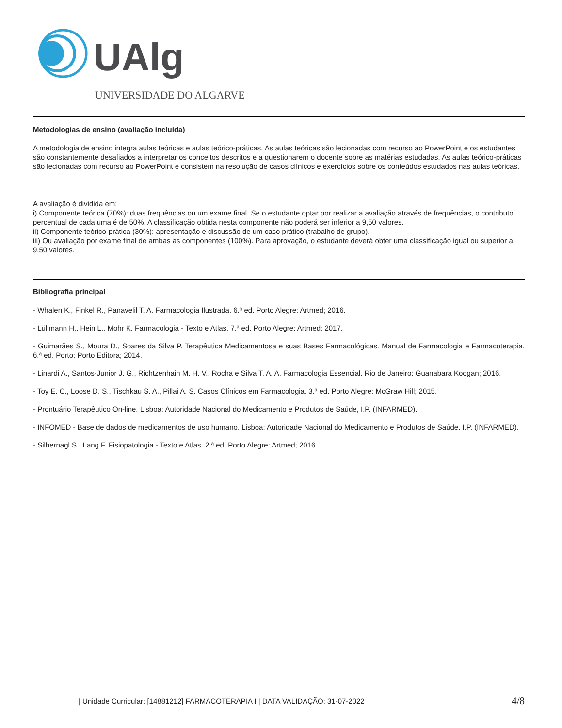UAlg
UNIVERSIDADE DO ALGARVE
Metodologias de ensino (avaliação incluída)
A metodologia de ensino integra aulas teóricas e aulas teórico-práticas. As aulas teóricas são lecionadas com recurso ao PowerPoint e os estudantes são constantemente desafiados a interpretar os conceitos descritos e a questionarem o docente sobre as matérias estudadas. As aulas teórico-práticas são lecionadas com recurso ao PowerPoint e consistem na resolução de casos clínicos e exercícios sobre os conteúdos estudados nas aulas teóricas.
A avaliação é dividida em:
i) Componente teórica (70%): duas frequências ou um exame final. Se o estudante optar por realizar a avaliação através de frequências, o contributo percentual de cada uma é de 50%. A classificação obtida nesta componente não poderá ser inferior a 9,50 valores.
ii) Componente teórico-prática (30%): apresentação e discussão de um caso prático (trabalho de grupo).
iii) Ou avaliação por exame final de ambas as componentes (100%). Para aprovação, o estudante deverá obter uma classificação igual ou superior a 9,50 valores.
Bibliografia principal
- Whalen K., Finkel R., Panavelil T. A. Farmacologia Ilustrada. 6.ª ed. Porto Alegre: Artmed; 2016.
- Lüllmann H., Hein L., Mohr K. Farmacologia - Texto e Atlas. 7.ª ed. Porto Alegre: Artmed; 2017.
- Guimarães S., Moura D., Soares da Silva P. Terapêutica Medicamentosa e suas Bases Farmacológicas. Manual de Farmacologia e Farmacoterapia. 6.ª ed. Porto: Porto Editora; 2014.
- Linardi A., Santos-Junior J. G., Richtzenhain M. H. V., Rocha e Silva T. A. A. Farmacologia Essencial. Rio de Janeiro: Guanabara Koogan; 2016.
- Toy E. C., Loose D. S., Tischkau S. A., Pillai A. S. Casos Clínicos em Farmacologia. 3.ª ed. Porto Alegre: McGraw Hill; 2015.
- Prontuário Terapêutico On-line. Lisboa: Autoridade Nacional do Medicamento e Produtos de Saúde, I.P. (INFARMED).
- INFOMED - Base de dados de medicamentos de uso humano. Lisboa: Autoridade Nacional do Medicamento e Produtos de Saúde, I.P. (INFARMED).
- Silbernagl S., Lang F. Fisiopatologia - Texto e Atlas. 2.ª ed. Porto Alegre: Artmed; 2016.
| Unidade Curricular: [14881212] FARMACOTERAPIA I | DATA VALIDAÇÃO: 31-07-2022 4/8